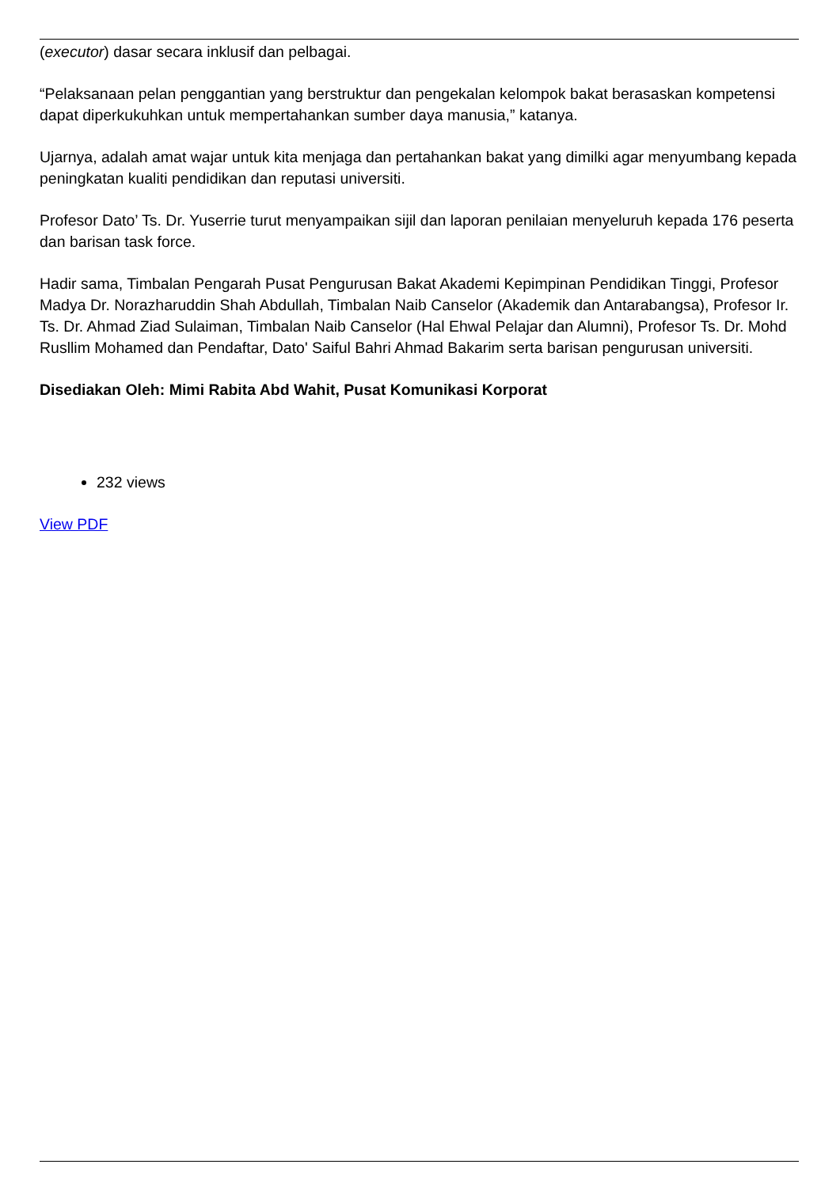(executor) dasar secara inklusif dan pelbagai.
“Pelaksanaan pelan penggantian yang berstruktur dan pengekalan kelompok bakat berasaskan kompetensi dapat diperkukuhkan untuk mempertahankan sumber daya manusia,” katanya.
Ujarnya, adalah amat wajar untuk kita menjaga dan pertahankan bakat yang dimilki agar menyumbang kepada peningkatan kualiti pendidikan dan reputasi universiti.
Profesor Dato’ Ts. Dr. Yuserrie turut menyampaikan sijil dan laporan penilaian menyeluruh kepada 176 peserta dan barisan task force.
Hadir sama, Timbalan Pengarah Pusat Pengurusan Bakat Akademi Kepimpinan Pendidikan Tinggi, Profesor Madya Dr. Norazharuddin Shah Abdullah, Timbalan Naib Canselor (Akademik dan Antarabangsa), Profesor Ir. Ts. Dr. Ahmad Ziad Sulaiman, Timbalan Naib Canselor (Hal Ehwal Pelajar dan Alumni), Profesor Ts. Dr. Mohd Rusllim Mohamed dan Pendaftar, Dato' Saiful Bahri Ahmad Bakarim serta barisan pengurusan universiti.
Disediakan Oleh: Mimi Rabita Abd Wahit, Pusat Komunikasi Korporat
232 views
View PDF